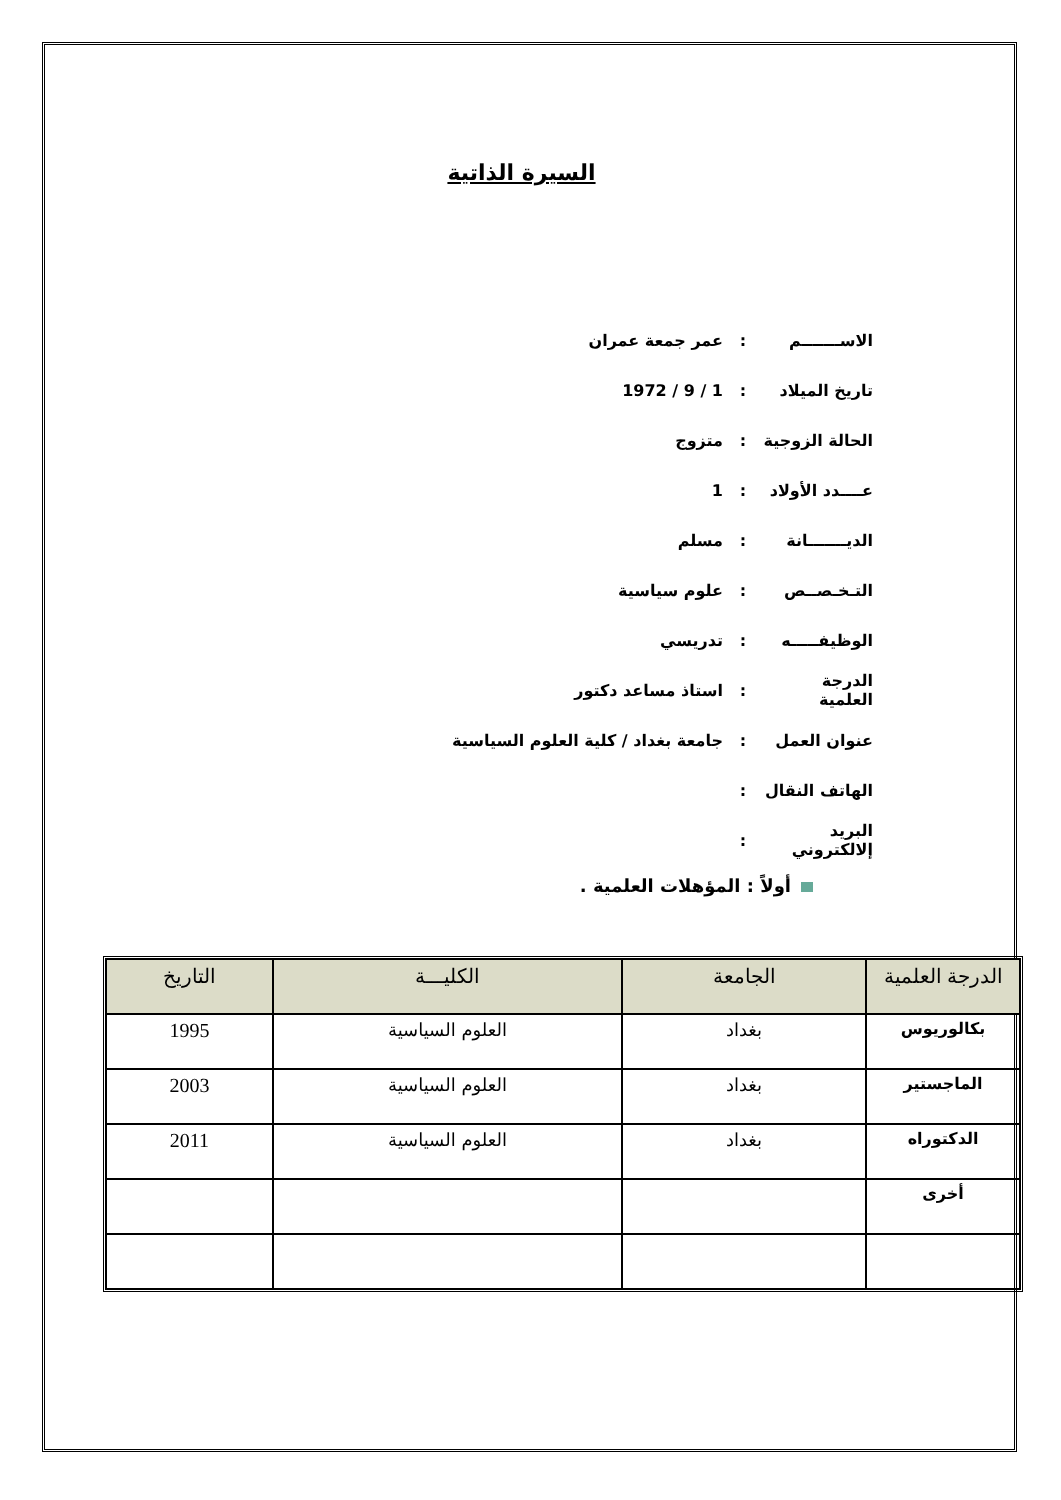السيرة الذاتية
الاســـــــم: عمر جمعة عمران
تاريخ الميلاد: 1 / 9 / 1972
الحالة الزوجية: متزوج
عــــدد الأولاد: 1
الديـــــــانة: مسلم
التـخـصــص: علوم سياسية
الوظيفـــــه: تدريسي
الدرجة العلمية: استاذ مساعد دكتور
عنوان العمل: جامعة بغداد / كلية العلوم السياسية
الهاتف النقال:
البريد إلالكتروني:
أولاً : المؤهلات العلمية .
| الدرجة العلمية | الجامعة | الكليـــة | التاريخ |
| --- | --- | --- | --- |
| بكالوريوس | بغداد | العلوم السياسية | 1995 |
| الماجستير | بغداد | العلوم السياسية | 2003 |
| الدكتوراه | بغداد | العلوم السياسية | 2011 |
| أخرى | | | |